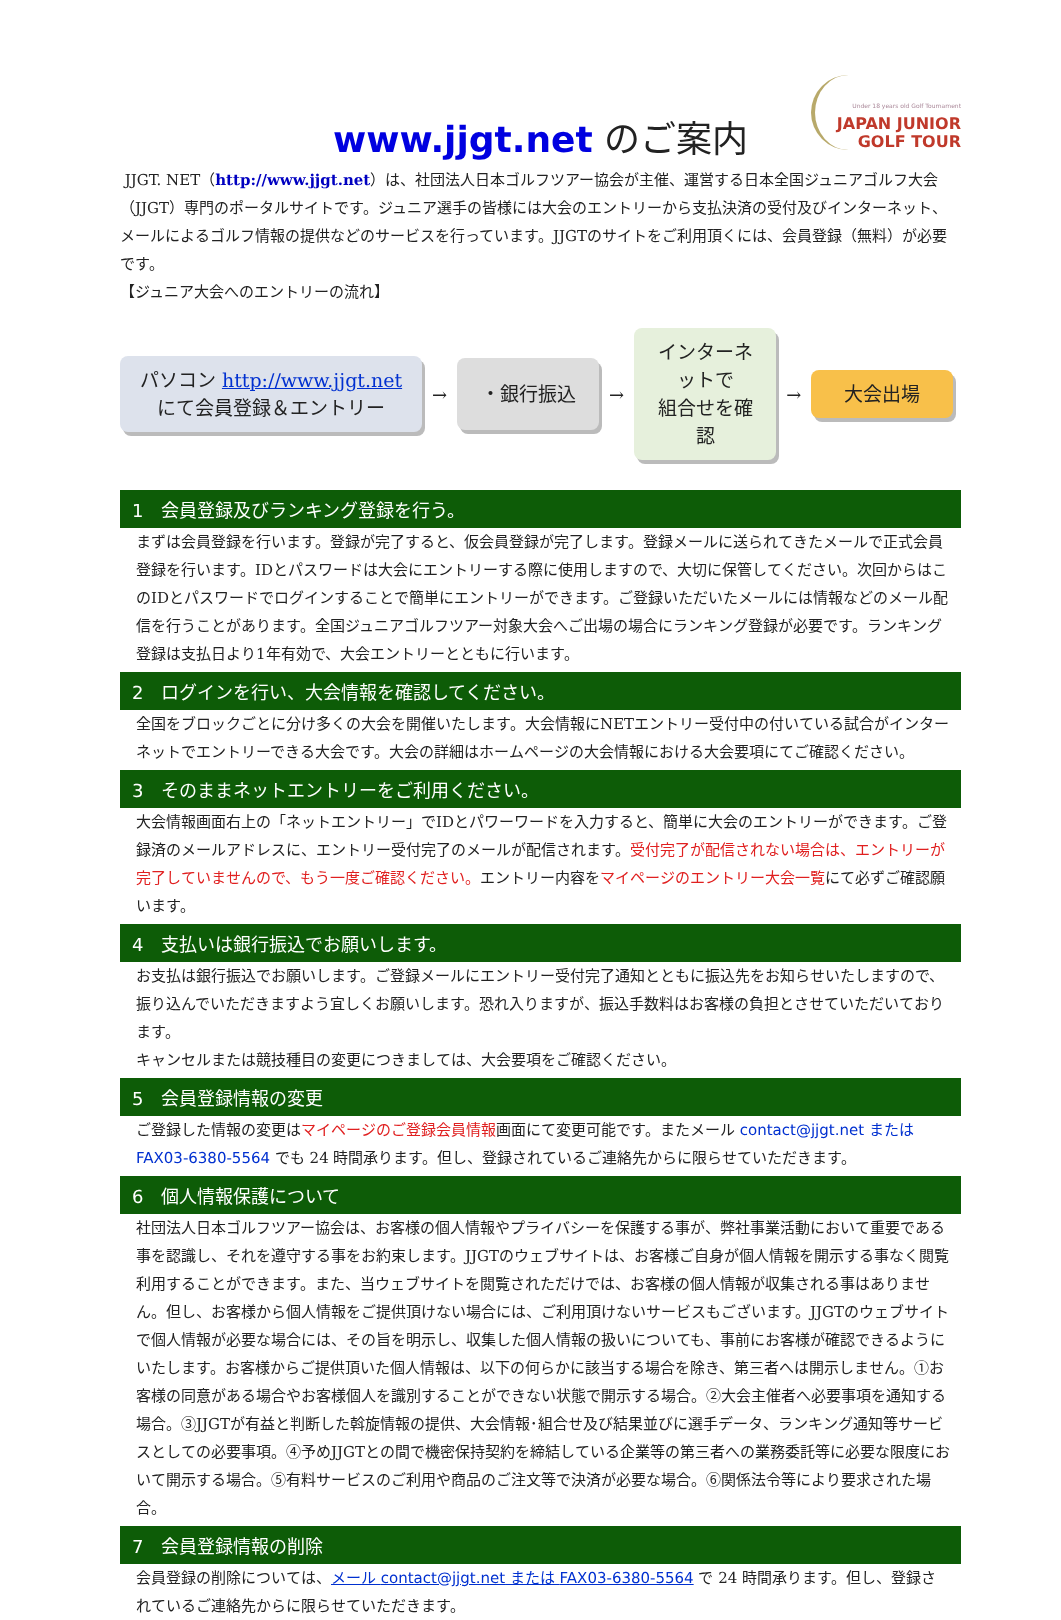Under 18 years old Golf Tournament
JAPAN JUNIOR
GOLF TOUR
www.jjgt.net のご案内
JJGT. NET（http://www.jjgt.net）は、社団法人日本ゴルフツアー協会が主催、運営する日本全国ジュニアゴルフ大会（JJGT）専門のポータルサイトです。ジュニア選手の皆様には大会のエントリーから支払決済の受付及びインターネット、メールによるゴルフ情報の提供などのサービスを行っています。JJGTのサイトをご利用頂くには、会員登録（無料）が必要です。
【ジュニア大会へのエントリーの流れ】
パソコン http://www.jjgt.net
にて会員登録＆エントリー
→
・銀行振込
→
インターネットで
組合せを確認
→
大会出場
1　会員登録及びランキング登録を行う。
まずは会員登録を行います。登録が完了すると、仮会員登録が完了します。登録メールに送られてきたメールで正式会員登録を行います。IDとパスワードは大会にエントリーする際に使用しますので、大切に保管してください。次回からはこのIDとパスワードでログインすることで簡単にエントリーができます。ご登録いただいたメールには情報などのメール配信を行うことがあります。全国ジュニアゴルフツアー対象大会へご出場の場合にランキング登録が必要です。ランキング登録は支払日より1年有効で、大会エントリーとともに行います。
2　ログインを行い、大会情報を確認してください。
全国をブロックごとに分け多くの大会を開催いたします。大会情報にNETエントリー受付中の付いている試合がインターネットでエントリーできる大会です。大会の詳細はホームページの大会情報における大会要項にてご確認ください。
3　そのままネットエントリーをご利用ください。
大会情報画面右上の「ネットエントリー」でIDとパワーワードを入力すると、簡単に大会のエントリーができます。ご登録済のメールアドレスに、エントリー受付完了のメールが配信されます。受付完了が配信されない場合は、エントリーが完了していませんので、もう一度ご確認ください。エントリー内容をマイページのエントリー大会一覧にて必ずご確認願います。
4　支払いは銀行振込でお願いします。
お支払は銀行振込でお願いします。ご登録メールにエントリー受付完了通知とともに振込先をお知らせいたしますので、振り込んでいただきますよう宜しくお願いします。恐れ入りますが、振込手数料はお客様の負担とさせていただいております。
キャンセルまたは競技種目の変更につきましては、大会要項をご確認ください。
5　会員登録情報の変更
ご登録した情報の変更はマイページのご登録会員情報画面にて変更可能です。またメール contact@jjgt.net または FAX03-6380-5564 でも 24 時間承ります。但し、登録されているご連絡先からに限らせていただきます。
6　個人情報保護について
社団法人日本ゴルフツアー協会は、お客様の個人情報やプライバシーを保護する事が、弊社事業活動において重要である事を認識し、それを遵守する事をお約束します。JJGTのウェブサイトは、お客様ご自身が個人情報を開示する事なく閲覧利用することができます。また、当ウェブサイトを閲覧されただけでは、お客様の個人情報が収集される事はありません。但し、お客様から個人情報をご提供頂けない場合には、ご利用頂けないサービスもございます。JJGTのウェブサイトで個人情報が必要な場合には、その旨を明示し、収集した個人情報の扱いについても、事前にお客様が確認できるようにいたします。お客様からご提供頂いた個人情報は、以下の何らかに該当する場合を除き、第三者へは開示しません。①お客様の同意がある場合やお客様個人を識別することができない状態で開示する場合。②大会主催者へ必要事項を通知する場合。③JJGTが有益と判断した斡旋情報の提供、大会情報･組合せ及び結果並びに選手データ、ランキング通知等サービスとしての必要事項。④予めJJGTとの間で機密保持契約を締結している企業等の第三者への業務委託等に必要な限度において開示する場合。⑤有料サービスのご利用や商品のご注文等で決済が必要な場合。⑥関係法令等により要求された場合。
7　会員登録情報の削除
会員登録の削除については、メール contact@jjgt.net または FAX03-6380-5564 で 24 時間承ります。但し、登録されているご連絡先からに限らせていただきます。